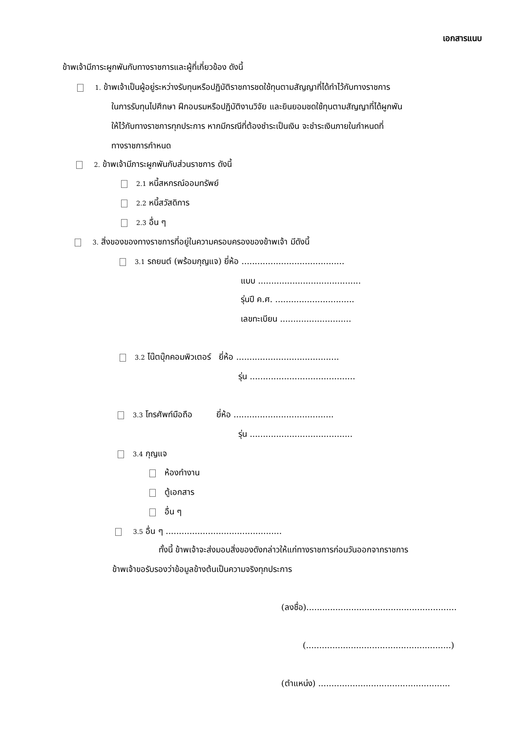เอกสารแนบ
ข้าพเจ้ามีภาระผูกพันกับทางราชการและผู้ที่เกี่ยวข้อง ดังนี้
1. ข้าพเจ้าเป็นผู้อยู่ระหว่างรับทุนหรือปฏิบัติราชการชดใช้ทุนตามสัญญาที่ได้ทำไว้กับทางราชการ
ในการรับทุนไปศึกษา ฝึกอบรมหรือปฏิบัติงานวิจัย และยินยอมชดใช้ทุนตามสัญญาที่ได้ผูกพัน
ให้ไว้กับทางราชการทุกประการ หากมีกรณีที่ต้องชำระเป็นเงิน จะชำระเงินภายในกำหนดที่
ทางราชการกำหนด
2. ข้าพเจ้ามีภาระผูกพันกับส่วนราชการ ดังนี้
2.1 หนี้สหกรณ์ออมทรัพย์
2.2 หนี้สวัสดิการ
2.3 อื่น ๆ
3. สิ่งของของทางราชการที่อยู่ในความครอบครองของข้าพเจ้า มีดังนี้
3.1 รถยนต์ (พร้อมกุญแจ) ยี่ห้อ .......................................
แบบ .......................................
รุ่นปี ค.ศ. ..............................
เลขทะเบียน ...........................
3.2 โน๊ตบุ๊กคอมพิวเตอร์ ยี่ห้อ .......................................
รุ่น ........................................
3.3 โทรศัพท์มือถือ ยี่ห้อ ......................................
รุ่น .......................................
3.4 กุญแจ
ห้องทำงาน
ตู้เอกสาร
อื่น ๆ
3.5 อื่น ๆ ............................................
ทั้งนี้ ข้าพเจ้าจะส่งมอบสิ่งของดังกล่าวให้แก่ทางราชการก่อนวันออกจากราชการ
ข้าพเจ้าขอรับรองว่าข้อมูลข้างต้นเป็นความจริงทุกประการ
(ลงชื่อ).........................................................
(.......................................................)
(ตำแหน่ง) ..................................................